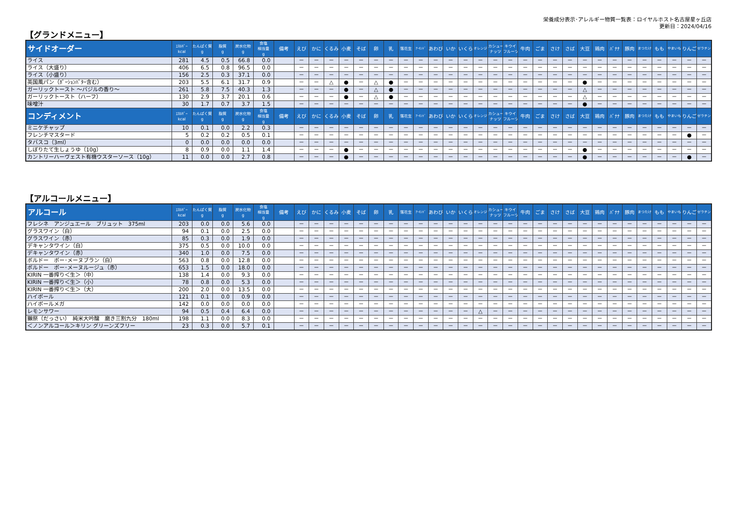栄養成分表示･アレルギー物質一覧表：ロイヤルホスト名古屋星ヶ丘店
更新日：2024/04/16
【グランドメニュー】
| サイドオーダー | ｴﾈﾙｷﾞｰ kcal | たんぱく質 g | 脂質 g | 炭水化物 g | 食塩 相当量 g | 備考 | えび | かに | くるみ | 小麦 | そば | 卵 | 乳 | 落花生 | ｱｰﾓﾝﾄﾞ | あわび | いか | いくら | オレンジ | カシュー ナッツ | キウイ フルーツ | 牛肉 | ごま | さけ | さば | 大豆 | 鶏肉 | ﾊﾞﾅﾅ | 豚肉 | まつたけ | もも | やまいも | りんご | ゼラチン |
| --- | --- | --- | --- | --- | --- | --- | --- | --- | --- | --- | --- | --- | --- | --- | --- | --- | --- | --- | --- | --- | --- | --- | --- | --- | --- | --- | --- | --- | --- | --- | --- | --- | --- | --- |
| ライス | 281 | 4.5 | 0.5 | 66.8 | 0.0 | | － | － | － | － | － | － | － | － | － | － | － | － | － | － | － | － | － | － | － | － | － | － | － | － | － | － | － | － |
| ライス（大盛り） | 406 | 6.5 | 0.8 | 96.5 | 0.0 | | － | － | － | － | － | － | － | － | － | － | － | － | － | － | － | － | － | － | － | － | － | － | － | － | － | － | － | － |
| ライス（小盛り） | 156 | 2.5 | 0.3 | 37.1 | 0.0 | | － | － | － | － | － | － | － | － | － | － | － | － | － | － | － | － | － | － | － | － | － | － | － | － | － | － | － | － |
| 英国風パン（ﾎﾟｰｼｮﾝﾊﾞﾀｰ含む） | 203 | 5.5 | 6.1 | 31.7 | 0.9 | | － | － | △ | ● | － | △ | ● | － | － | － | － | － | － | － | － | － | － | － | － | ● | － | － | － | － | － | － | － | － |
| ガーリックトースト ～バジルの香り～ | 261 | 5.8 | 7.5 | 40.3 | 1.3 | | － | － | － | ● | － | △ | ● | － | － | － | － | － | － | － | － | － | － | － | － | △ | － | － | － | － | － | － | － | － |
| ガーリックトースト（ハーフ） | 130 | 2.9 | 3.7 | 20.1 | 0.6 | | － | － | － | ● | － | △ | ● | － | － | － | － | － | － | － | － | － | － | － | － | △ | － | － | － | － | － | － | － | － |
| 味噌汁 | 30 | 1.7 | 0.7 | 3.7 | 1.5 | | － | － | － | － | － | － | － | － | － | － | － | － | － | － | － | － | － | － | － | ● | － | － | － | － | － | － | － | － |
| コンディメント | ｴﾈﾙｷﾞｰ kcal | たんぱく質 g | 脂質 g | 炭水化物 g | 食塩 相当量 g | 備考 | えび | かに | くるみ | 小麦 | そば | 卵 | 乳 | 落花生 | ｱｰﾓﾝﾄﾞ | あわび | いか | いくら | オレンジ | カシュー ナッツ | キウイ フルーツ | 牛肉 | ごま | さけ | さば | 大豆 | 鶏肉 | ﾊﾞﾅﾅ | 豚肉 | まつたけ | もも | やまいも | りんご | ゼラチン |
| ミニケチャップ | 10 | 0.1 | 0.0 | 2.2 | 0.3 | | － | － | － | － | － | － | － | － | － | － | － | － | － | － | － | － | － | － | － | － | － | － | － | － | － | － | － | － |
| フレンチマスタード | 5 | 0.2 | 0.2 | 0.5 | 0.1 | | － | － | － | － | － | － | － | － | － | － | － | － | － | － | － | － | － | － | － | － | － | － | － | － | － | － | ● | － |
| タバスコ（3ml） | 0 | 0.0 | 0.0 | 0.0 | 0.0 | | － | － | － | － | － | － | － | － | － | － | － | － | － | － | － | － | － | － | － | － | － | － | － | － | － | － | － | － |
| しぼりたて生しょうゆ（10g） | 8 | 0.9 | 0.0 | 1.1 | 1.4 | | － | － | － | ● | － | － | － | － | － | － | － | － | － | － | － | － | － | － | － | ● | － | － | － | － | － | － | － | － |
| カントリーハーヴェスト有機ウスターソース（10g） | 11 | 0.0 | 0.0 | 2.7 | 0.8 | | － | － | － | ● | － | － | － | － | － | － | － | － | － | － | － | － | － | － | － | ● | － | － | － | － | － | － | ● | － |
【アルコールメニュー】
| アルコール | ｴﾈﾙｷﾞｰ kcal | たんぱく質 g | 脂質 g | 炭水化物 g | 食塩 相当量 g | 備考 | えび | かに | くるみ | 小麦 | そば | 卵 | 乳 | 落花生 | ｱｰﾓﾝﾄﾞ | あわび | いか | いくら | オレンジ | カシュー ナッツ | キウイ フルーツ | 牛肉 | ごま | さけ | さば | 大豆 | 鶏肉 | ﾊﾞﾅﾅ | 豚肉 | まつたけ | もも | やまいも | りんご | ゼラチン |
| --- | --- | --- | --- | --- | --- | --- | --- | --- | --- | --- | --- | --- | --- | --- | --- | --- | --- | --- | --- | --- | --- | --- | --- | --- | --- | --- | --- | --- | --- | --- | --- | --- | --- | --- |
| フレシネ アンジュエール ブリュット 375ml | 203 | 0.0 | 0.0 | 5.6 | 0.0 | | － | － | － | － | － | － | － | － | － | － | － | － | － | － | － | － | － | － | － | － | － | － | － | － | － | － | － | － |
| グラスワイン（白） | 94 | 0.1 | 0.0 | 2.5 | 0.0 | | － | － | － | － | － | － | － | － | － | － | － | － | － | － | － | － | － | － | － | － | － | － | － | － | － | － | － | － |
| グラスワイン（赤） | 85 | 0.3 | 0.0 | 1.9 | 0.0 | | － | － | － | － | － | － | － | － | － | － | － | － | － | － | － | － | － | － | － | － | － | － | － | － | － | － | － | － |
| デキャンタワイン（白） | 375 | 0.5 | 0.0 | 10.0 | 0.0 | | － | － | － | － | － | － | － | － | － | － | － | － | － | － | － | － | － | － | － | － | － | － | － | － | － | － | － | － |
| デキャンタワイン（赤） | 340 | 1.0 | 0.0 | 7.5 | 0.0 | | － | － | － | － | － | － | － | － | － | － | － | － | － | － | － | － | － | － | － | － | － | － | － | － | － | － | － | － |
| ボルドー ボー･メーヌブラン（白） | 563 | 0.8 | 0.0 | 12.8 | 0.0 | | － | － | － | － | － | － | － | － | － | － | － | － | － | － | － | － | － | － | － | － | － | － | － | － | － | － | － | － |
| ボルドー ボー･メーヌルージュ（赤） | 653 | 1.5 | 0.0 | 18.0 | 0.0 | | － | － | － | － | － | － | － | － | － | － | － | － | － | － | － | － | － | － | － | － | － | － | － | － | － | － | － | － |
| KIRIN 一番搾り＜生＞（中） | 138 | 1.4 | 0.0 | 9.3 | 0.0 | | － | － | － | － | － | － | － | － | － | － | － | － | － | － | － | － | － | － | － | － | － | － | － | － | － | － | － | － |
| KIRIN 一番搾り＜生＞（小） | 78 | 0.8 | 0.0 | 5.3 | 0.0 | | － | － | － | － | － | － | － | － | － | － | － | － | － | － | － | － | － | － | － | － | － | － | － | － | － | － | － | － |
| KIRIN 一番搾り＜生＞（大） | 200 | 2.0 | 0.0 | 13.5 | 0.0 | | － | － | － | － | － | － | － | － | － | － | － | － | － | － | － | － | － | － | － | － | － | － | － | － | － | － | － | － |
| ハイボール | 121 | 0.1 | 0.0 | 0.9 | 0.0 | | － | － | － | － | － | － | － | － | － | － | － | － | － | － | － | － | － | － | － | － | － | － | － | － | － | － | － | － |
| ハイボールメガ | 142 | 0.0 | 0.0 | 0.0 | 0.0 | | － | － | － | － | － | － | － | － | － | － | － | － | － | － | － | － | － | － | － | － | － | － | － | － | － | － | － | － |
| レモンサワー | 94 | 0.5 | 0.4 | 6.4 | 0.0 | | － | － | － | － | － | － | － | － | － | － | － | － | △ | － | － | － | － | － | － | － | － | － | － | － | － | － | － | － |
| 獺祭（だっさい） 純米大吟醸 磨き三割九分 180ml | 198 | 1.1 | 0.0 | 8.3 | 0.0 | | － | － | － | － | － | － | － | － | － | － | － | － | － | － | － | － | － | － | － | － | － | － | － | － | － | － | － | － |
| ＜ノンアルコール＞キリン グリーンズフリー | 23 | 0.3 | 0.0 | 5.7 | 0.1 | | － | － | － | － | － | － | － | － | － | － | － | － | － | － | － | － | － | － | － | － | － | － | － | － | － | － | － | － |